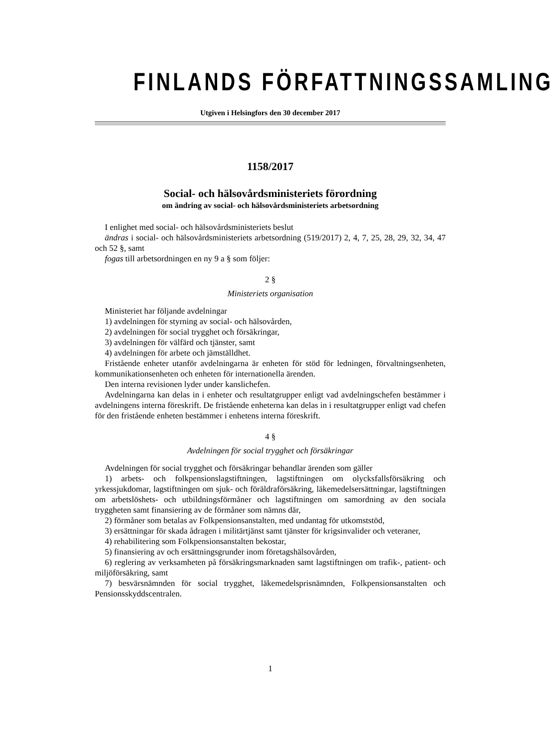FINLANDS FÖRFATTNINGSSAMLING
Utgiven i Helsingfors den 30 december 2017
1158/2017
Social- och hälsovårdsministeriets förordning
om ändring av social- och hälsovårdsministeriets arbetsordning
I enlighet med social- och hälsovårdsministeriets beslut
ändras i social- och hälsovårdsministeriets arbetsordning (519/2017) 2, 4, 7, 25, 28, 29, 32, 34, 47 och 52 §, samt
fogas till arbetsordningen en ny 9 a § som följer:
2 §
Ministeriets organisation
Ministeriet har följande avdelningar
1) avdelningen för styrning av social- och hälsovården,
2) avdelningen för social trygghet och försäkringar,
3) avdelningen för välfärd och tjänster, samt
4) avdelningen för arbete och jämställdhet.
Fristående enheter utanför avdelningarna är enheten för stöd för ledningen, förvaltningsenheten, kommunikationsenheten och enheten för internationella ärenden.
Den interna revisionen lyder under kanslichefen.
Avdelningarna kan delas in i enheter och resultatgrupper enligt vad avdelningschefen bestämmer i avdelningens interna föreskrift. De fristående enheterna kan delas in i resultatgrupper enligt vad chefen för den fristående enheten bestämmer i enhetens interna föreskrift.
4 §
Avdelningen för social trygghet och försäkringar
Avdelningen för social trygghet och försäkringar behandlar ärenden som gäller
1) arbets- och folkpensionslagstiftningen, lagstiftningen om olycksfallsförsäkring och yrkessjukdomar, lagstiftningen om sjuk- och föräldraförsäkring, läkemedelsersättningar, lagstiftningen om arbetslöshets- och utbildningsförmåner och lagstiftningen om samordning av den sociala tryggheten samt finansiering av de förmåner som nämns där,
2) förmåner som betalas av Folkpensionsanstalten, med undantag för utkomststöd,
3) ersättningar för skada ådragen i militärtjänst samt tjänster för krigsinvalider och veteraner,
4) rehabilitering som Folkpensionsanstalten bekostar,
5) finansiering av och ersättningsgrunder inom företagshälsovården,
6) reglering av verksamheten på försäkringsmarknaden samt lagstiftningen om trafik-, patient- och miljöförsäkring, samt
7) besvärsnämnden för social trygghet, läkemedelsprisnämnden, Folkpensionsanstalten och Pensionsskyddscentralen.
1